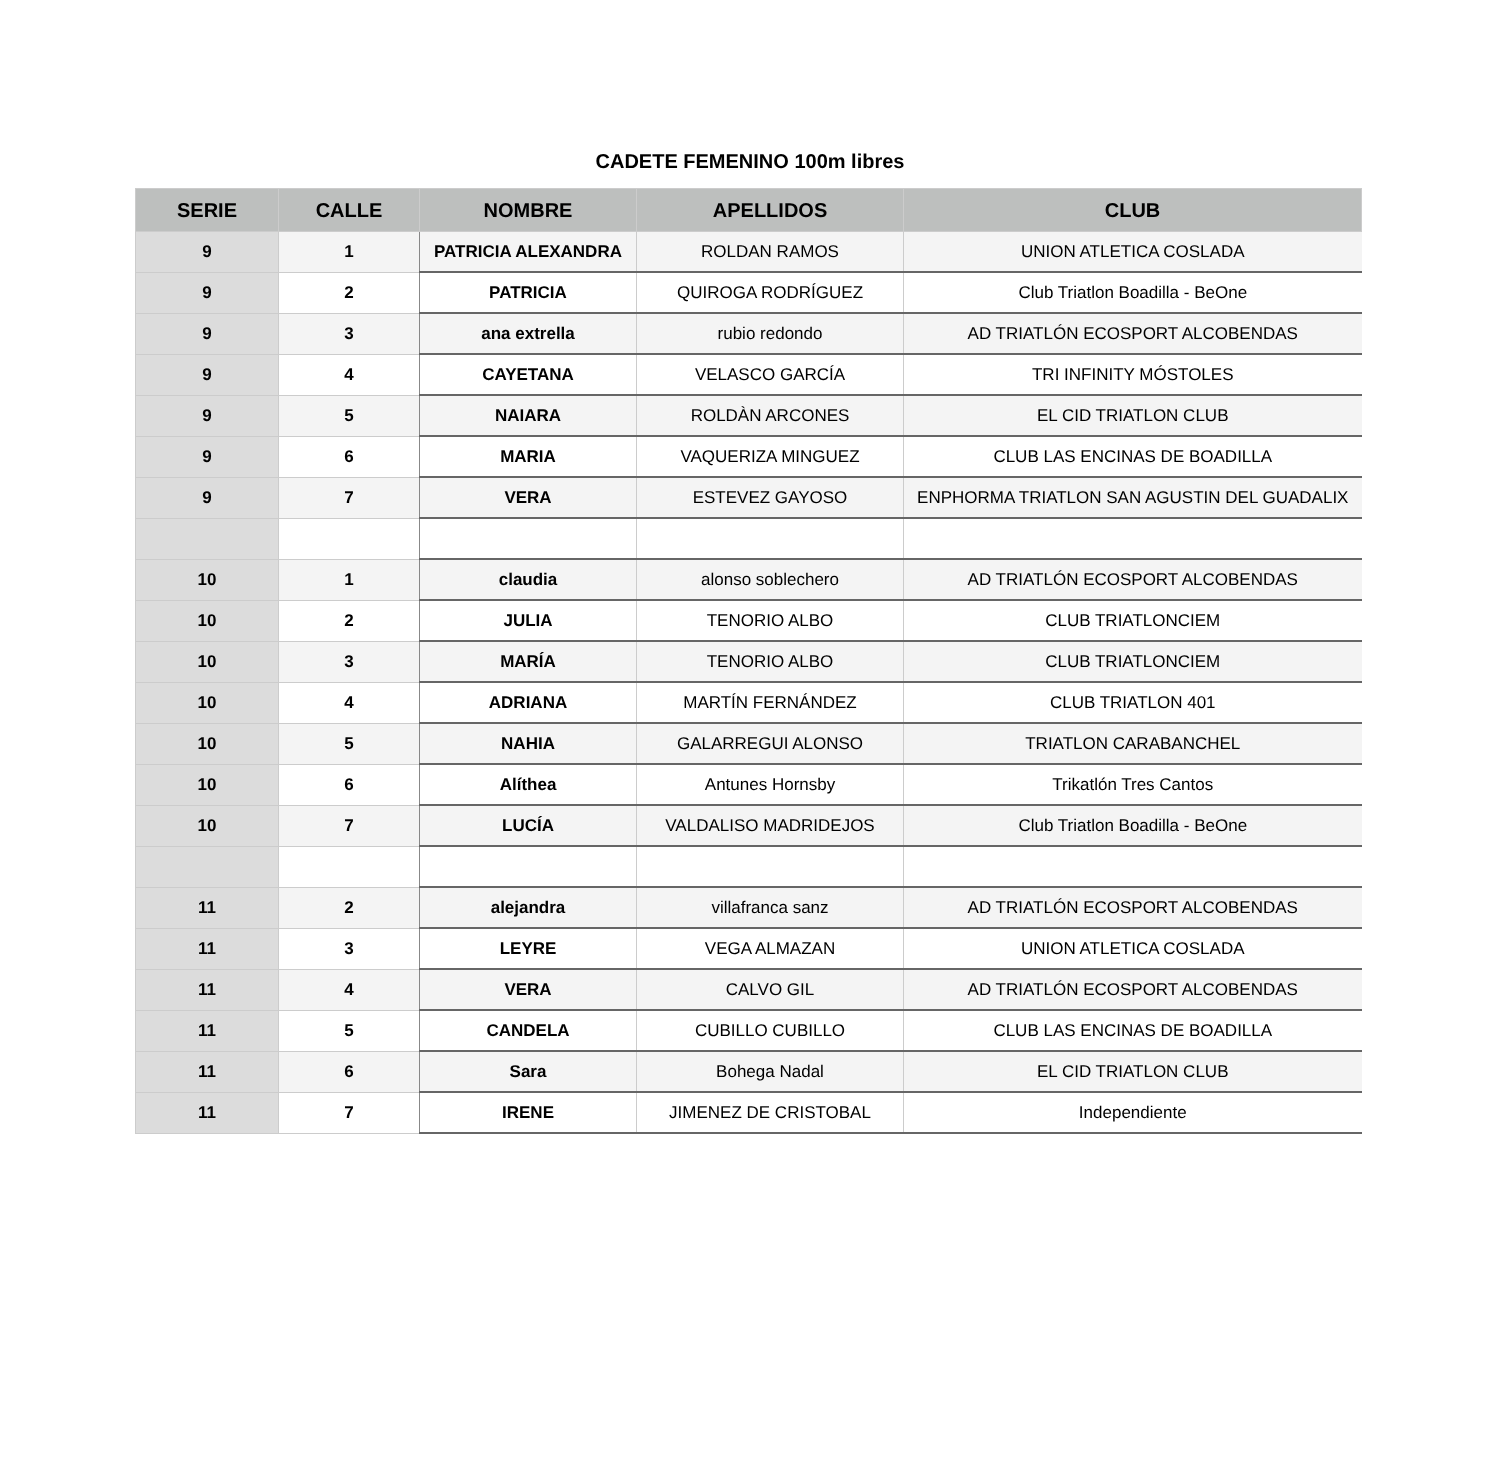CADETE FEMENINO 100m libres
| SERIE | CALLE | NOMBRE | APELLIDOS | CLUB |
| --- | --- | --- | --- | --- |
| 9 | 1 | PATRICIA ALEXANDRA | ROLDAN RAMOS | UNION ATLETICA COSLADA |
| 9 | 2 | PATRICIA | QUIROGA RODRÍGUEZ | Club Triatlon Boadilla - BeOne |
| 9 | 3 | ana extrella | rubio redondo | AD TRIATLÓN ECOSPORT ALCOBENDAS |
| 9 | 4 | CAYETANA | VELASCO GARCÍA | TRI INFINITY MÓSTOLES |
| 9 | 5 | NAIARA | ROLDÀN ARCONES | EL CID TRIATLON CLUB |
| 9 | 6 | MARIA | VAQUERIZA MINGUEZ | CLUB LAS ENCINAS DE BOADILLA |
| 9 | 7 | VERA | ESTEVEZ GAYOSO | ENPHORMA TRIATLON SAN AGUSTIN DEL GUADALIX |
| 10 | 1 | claudia | alonso soblechero | AD TRIATLÓN ECOSPORT ALCOBENDAS |
| 10 | 2 | JULIA | TENORIO ALBO | CLUB TRIATLONCIEM |
| 10 | 3 | MARÍA | TENORIO ALBO | CLUB TRIATLONCIEM |
| 10 | 4 | ADRIANA | MARTÍN FERNÁNDEZ | CLUB TRIATLON 401 |
| 10 | 5 | NAHIA | GALARREGUI ALONSO | TRIATLON CARABANCHEL |
| 10 | 6 | Alíthea | Antunes Hornsby | Trikatlón Tres Cantos |
| 10 | 7 | LUCÍA | VALDALISO MADRIDEJOS | Club Triatlon Boadilla - BeOne |
| 11 | 2 | alejandra | villafranca sanz | AD TRIATLÓN ECOSPORT ALCOBENDAS |
| 11 | 3 | LEYRE | VEGA ALMAZAN | UNION ATLETICA COSLADA |
| 11 | 4 | VERA | CALVO GIL | AD TRIATLÓN ECOSPORT ALCOBENDAS |
| 11 | 5 | CANDELA | CUBILLO CUBILLO | CLUB LAS ENCINAS DE BOADILLA |
| 11 | 6 | Sara | Bohega Nadal | EL CID TRIATLON CLUB |
| 11 | 7 | IRENE | JIMENEZ DE CRISTOBAL | Independiente |